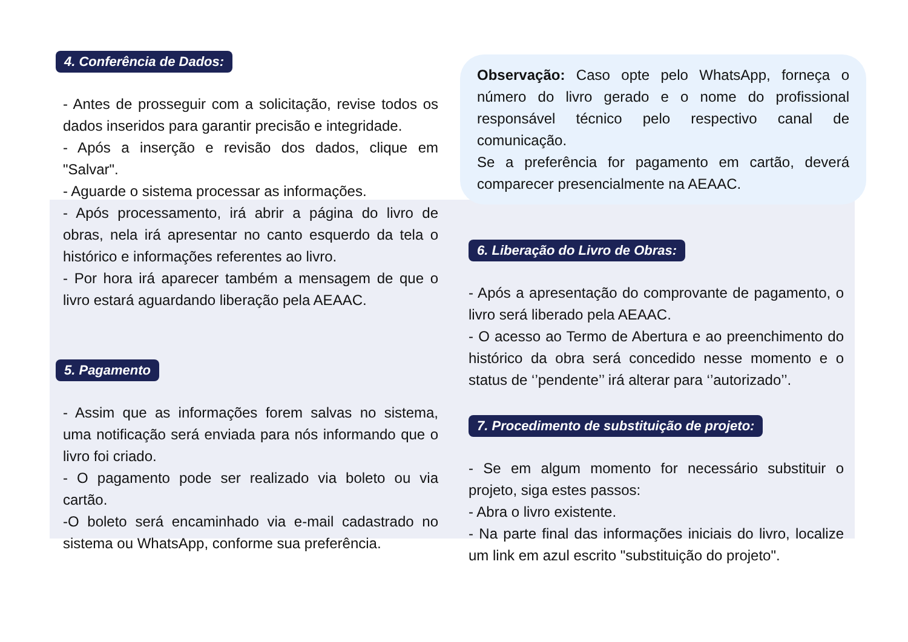4. Conferência de Dados:
- Antes de prosseguir com a solicitação, revise todos os dados inseridos para garantir precisão e integridade.
- Após a inserção e revisão dos dados, clique em "Salvar".
- Aguarde o sistema processar as informações.
- Após processamento, irá abrir a página do livro de obras, nela irá apresentar no canto esquerdo da tela o histórico e informações referentes ao livro.
- Por hora irá aparecer também a mensagem de que o livro estará aguardando liberação pela AEAAC.
5. Pagamento
- Assim que as informações forem salvas no sistema, uma notificação será enviada para nós informando que o livro foi criado.
- O pagamento pode ser realizado via boleto ou via cartão.
-O boleto será encaminhado via e-mail cadastrado no sistema ou WhatsApp, conforme sua preferência.
Observação: Caso opte pelo WhatsApp, forneça o número do livro gerado e o nome do profissional responsável técnico pelo respectivo canal de comunicação.
Se a preferência for pagamento em cartão, deverá comparecer presencialmente na AEAAC.
6. Liberação do Livro de Obras:
- Após a apresentação do comprovante de pagamento, o livro será liberado pela AEAAC.
- O acesso ao Termo de Abertura e ao preenchimento do histórico da obra será concedido nesse momento e o status de ‘’pendente’’ irá alterar para ‘’autorizado’’.
7. Procedimento de substituição de projeto:
- Se em algum momento for necessário substituir o projeto, siga estes passos:
- Abra o livro existente.
- Na parte final das informações iniciais do livro, localize um link em azul escrito "substituição do projeto".